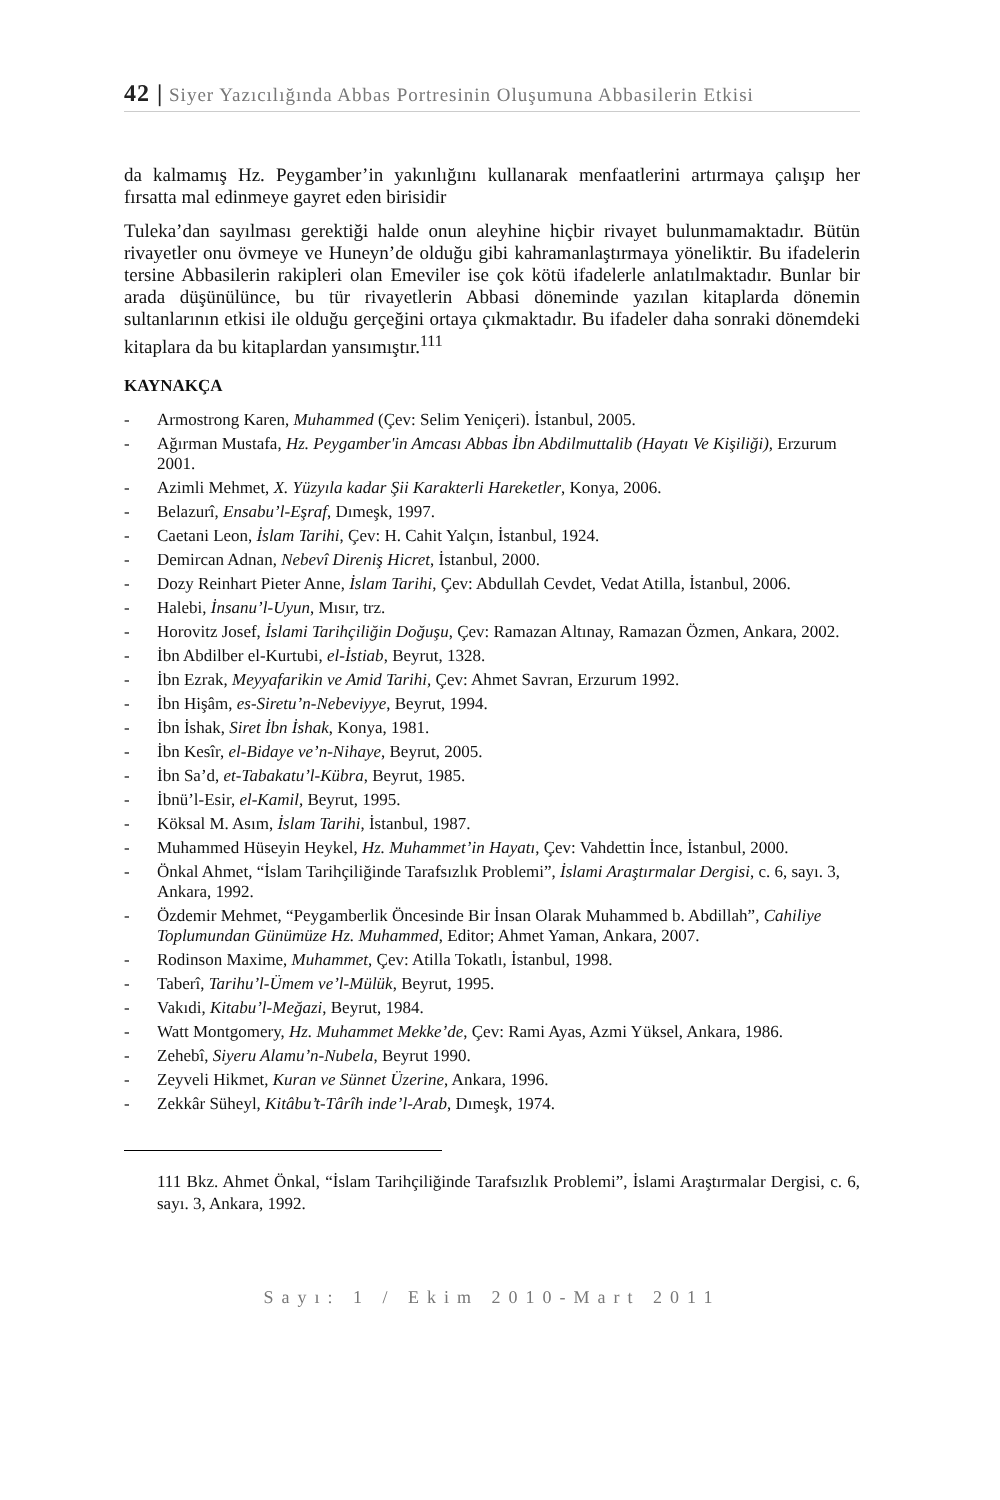42 | Siyer Yazıcılığında Abbas Portresinin Oluşumuna Abbasilerin Etkisi
da kalmamış Hz. Peygamber’in yakınlığını kullanarak menfaatlerini artırmaya çalışıp her fırsatta mal edinmeye gayret eden birisidir
Tuleka’dan sayılması gerektiği halde onun aleyhine hiçbir rivayet bulunmamaktadır. Bütün rivayetler onu övmeye ve Huneyn’de olduğu gibi kahramanlaştırmaya yöneliktir. Bu ifadelerin tersine Abbasilerin rakipleri olan Emeviler ise çok kötü ifadelerle anlatılmaktadır. Bunlar bir arada düşünülünce, bu tür rivayetlerin Abbasi döneminde yazılan kitaplarda dönemin sultanlarının etkisi ile olduğu gerçeğini ortaya çıkmaktadır. Bu ifadeler daha sonraki dönemdeki kitaplara da bu kitaplardan yansımıştır.<sup>111</sup>
KAYNAKÇA
- Armostrong Karen, Muhammed (Çev: Selim Yeniçeri). İstanbul, 2005.
- Ağırman Mustafa, Hz. Peygamber'in Amcası Abbas İbn Abdilmuttalib (Hayatı Ve Kişiliği), Erzurum 2001.
- Azimli Mehmet, X. Yüzyıla kadar Şii Karakterli Hareketler, Konya, 2006.
- Belazurî, Ensabu’l-Eşraf, Dımeşk, 1997.
- Caetani Leon, İslam Tarihi, Çev: H. Cahit Yalçın, İstanbul, 1924.
- Demircan Adnan, Nebevî Direniş Hicret, İstanbul, 2000.
- Dozy Reinhart Pieter Anne, İslam Tarihi, Çev: Abdullah Cevdet, Vedat Atilla, İstanbul, 2006.
- Halebi, İnsanu’l-Uyun, Mısır, trz.
- Horovitz Josef, İslami Tarihçiliğin Doğuşu, Çev: Ramazan Altınay, Ramazan Özmen, Ankara, 2002.
- İbn Abdilber el-Kurtubi, el-İstiab, Beyrut, 1328.
- İbn Ezrak, Meyyafarikin ve Amid Tarihi, Çev: Ahmet Savran, Erzurum 1992.
- İbn Hişâm, es-Siretu’n-Nebeviyye, Beyrut, 1994.
- İbn İshak, Siret İbn İshak, Konya, 1981.
- İbn Kesîr, el-Bidaye ve’n-Nihaye, Beyrut, 2005.
- İbn Sa’d, et-Tabakatu’l-Kübra, Beyrut, 1985.
- İbnü’l-Esir, el-Kamil, Beyrut, 1995.
- Köksal M. Asım, İslam Tarihi, İstanbul, 1987.
- Muhammed Hüseyin Heykel, Hz. Muhammet’in Hayatı, Çev: Vahdettin İnce, İstanbul, 2000.
- Önkal Ahmet, “İslam Tarihçiliğinde Tarafsızlık Problemi”, İslami Araştırmalar Dergisi, c. 6, sayı. 3, Ankara, 1992.
- Özdemir Mehmet, “Peygamberlik Öncesinde Bir İnsan Olarak Muhammed b. Abdillah”, Cahiliye Toplumundan Günümüze Hz. Muhammed, Editor; Ahmet Yaman, Ankara, 2007.
- Rodinson Maxime, Muhammet, Çev: Atilla Tokatlı, İstanbul, 1998.
- Taberî, Tarihu’l-Ümem ve’l-Mülük, Beyrut, 1995.
- Vakıdi, Kitabu’l-Meğazi, Beyrut, 1984.
- Watt Montgomery, Hz. Muhammet Mekke’de, Çev: Rami Ayas, Azmi Yüksel, Ankara, 1986.
- Zehebî, Siyeru Alamu’n-Nubela, Beyrut 1990.
- Zeyveli Hikmet, Kuran ve Sünnet Üzerine, Ankara, 1996.
- Zekkâr Süheyl, Kitâbu’t-Târîh inde’l-Arab, Dımeşk, 1974.
111 Bkz. Ahmet Önkal, “İslam Tarihçiliğinde Tarafsızlık Problemi”, İslami Araştırmalar Dergisi, c. 6, sayı. 3, Ankara, 1992.
Sayı: 1 / Ekim 2010-Mart 2011